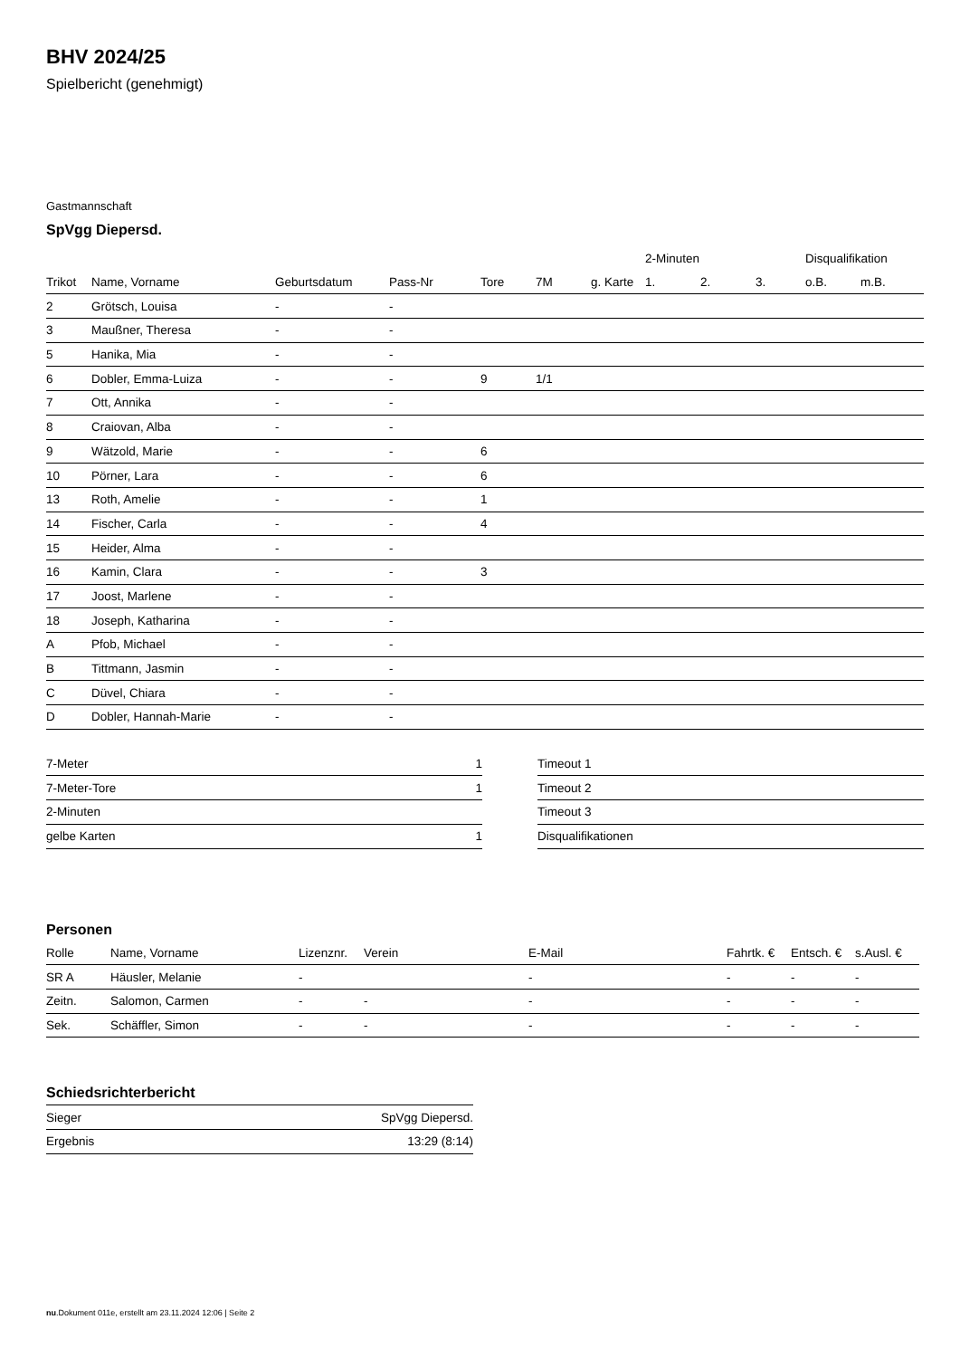BHV 2024/25
Spielbericht (genehmigt)
Gastmannschaft
SpVgg Diepersd.
| | | | | | | | 2-Minuten | | | Disqualifikation | |
| --- | --- | --- | --- | --- | --- | --- | --- | --- | --- | --- | --- |
| Trikot | Name, Vorname | Geburtsdatum | Pass-Nr | Tore | 7M | g. Karte | 1. | 2. | 3. | o.B. | m.B. |
| 2 | Grötsch, Louisa | - | - | | | | | | | | |
| 3 | Maußner, Theresa | - | - | | | | | | | | |
| 5 | Hanika, Mia | - | - | | | | | | | | |
| 6 | Dobler, Emma-Luiza | - | - | 9 | 1/1 | | | | | | |
| 7 | Ott, Annika | - | - | | | | | | | | |
| 8 | Craiovan, Alba | - | - | | | | | | | | |
| 9 | Wätzold, Marie | - | - | 6 | | | | | | | |
| 10 | Pörner, Lara | - | - | 6 | | | | | | | |
| 13 | Roth, Amelie | - | - | 1 | | | | | | | |
| 14 | Fischer, Carla | - | - | 4 | | | | | | | |
| 15 | Heider, Alma | - | - | | | | | | | | |
| 16 | Kamin, Clara | - | - | 3 | | | | | | | |
| 17 | Joost, Marlene | - | - | | | | | | | | |
| 18 | Joseph, Katharina | - | - | | | | | | | | |
| A | Pfob, Michael | - | - | | | | | | | | |
| B | Tittmann, Jasmin | - | - | | | | | | | | |
| C | Düvel, Chiara | - | - | | | | | | | | |
| D | Dobler, Hannah-Marie | - | - | | | | | | | | |
| 7-Meter | 1 |
| 7-Meter-Tore | 1 |
| 2-Minuten | |
| gelbe Karten | 1 |
| Timeout 1 |
| Timeout 2 |
| Timeout 3 |
| Disqualifikationen |
Personen
| Rolle | Name, Vorname | Lizenznr. | Verein | E-Mail | Fahrtk. € | Entsch. € | s.Ausl. € |
| --- | --- | --- | --- | --- | --- | --- | --- |
| SR A | Häusler, Melanie | - | | - | - | - | - |
| Zeitn. | Salomon, Carmen | - | - | - | - | - | - |
| Sek. | Schäffler, Simon | - | - | - | - | - | - |
Schiedsrichterbericht
| Sieger | SpVgg Diepersd. |
| Ergebnis | 13:29 (8:14) |
nu.Dokument 011e, erstellt am 23.11.2024 12:06 | Seite 2